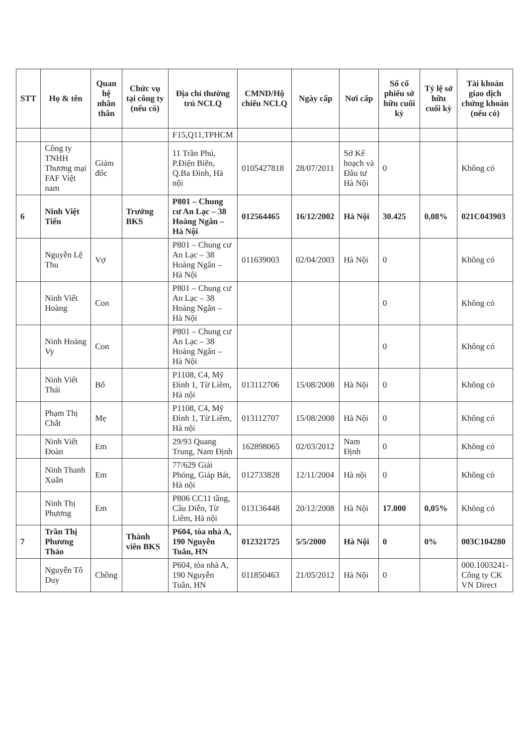| STT | Họ & tên | Quan hệ nhân thân | Chức vụ tại công ty (nếu có) | Địa chỉ thường trú NCLQ | CMND/Hộ chiếu NCLQ | Ngày cấp | Nơi cấp | Số cổ phiếu sở hữu cuối kỳ | Tỷ lệ sở hữu cuối kỳ | Tài khoản giao dịch chứng khoán (nếu có) |
| --- | --- | --- | --- | --- | --- | --- | --- | --- | --- | --- |
| | | | | F15,Q11,TPHCM | | | | | | |
| | Công ty TNHH Thương mại FAF Việt nam | Giám đốc | | 11 Trần Phú, P.Điện Biên, Q.Ba Đình, Hà nội | 0105427818 | 28/07/2011 | Sở Kế hoạch và Đầu tư Hà Nội | 0 | | Không có |
| 6 | Ninh Việt Tiến | | Trưởng BKS | P801 – Chung cư An Lạc – 38 Hoàng Ngân – Hà Nội | 012564465 | 16/12/2002 | Hà Nội | 30.425 | 0,08% | 021C043903 |
| | Nguyễn Lệ Thu | Vợ | | P801 – Chung cư An Lạc – 38 Hoàng Ngân – Hà Nội | 011639003 | 02/04/2003 | Hà Nội | 0 | | Không có |
| | Ninh Viết Hoàng | Con | | P801 – Chung cư An Lạc – 38 Hoàng Ngân – Hà Nội | | | | 0 | | Không có |
| | Ninh Hoàng Vy | Con | | P801 – Chung cư An Lạc – 38 Hoàng Ngân – Hà Nội | | | | 0 | | Không có |
| | Ninh Viết Thái | Bố | | P1108, C4, Mỹ Đình 1, Từ Liêm, Hà nội | 013112706 | 15/08/2008 | Hà Nội | 0 | | Không có |
| | Phạm Thị Chắt | Mẹ | | P1108, C4, Mỹ Đình 1, Từ Liêm, Hà nội | 013112707 | 15/08/2008 | Hà Nội | 0 | | Không có |
| | Ninh Viết Đoàn | Em | | 29/93 Quang Trung, Nam Định | 162898065 | 02/03/2012 | Nam Định | 0 | | Không có |
| | Ninh Thanh Xuân | Em | | 77/629 Giải Phóng, Giáp Bát, Hà nội | 012733828 | 12/11/2004 | Hà nội | 0 | | Không có |
| | Ninh Thị Phương | Em | | P806 CC11 tầng, Cầu Diễn, Từ Liêm, Hà nội | 013136448 | 20/12/2008 | Hà Nội | 17.000 | 0,05% | Không có |
| 7 | Trần Thị Phương Thảo | | Thành viên BKS | P604, tòa nhà A, 190 Nguyễn Tuân, HN | 012321725 | 5/5/2000 | Hà Nội | 0 | 0% | 003C104280 |
| | Nguyễn Tô Duy | Chồng | | P604, tòa nhà A, 190 Nguyễn Tuân, HN | 011850463 | 21/05/2012 | Hà Nội | 0 | | 000.1003241-Công ty CK VN Direct |